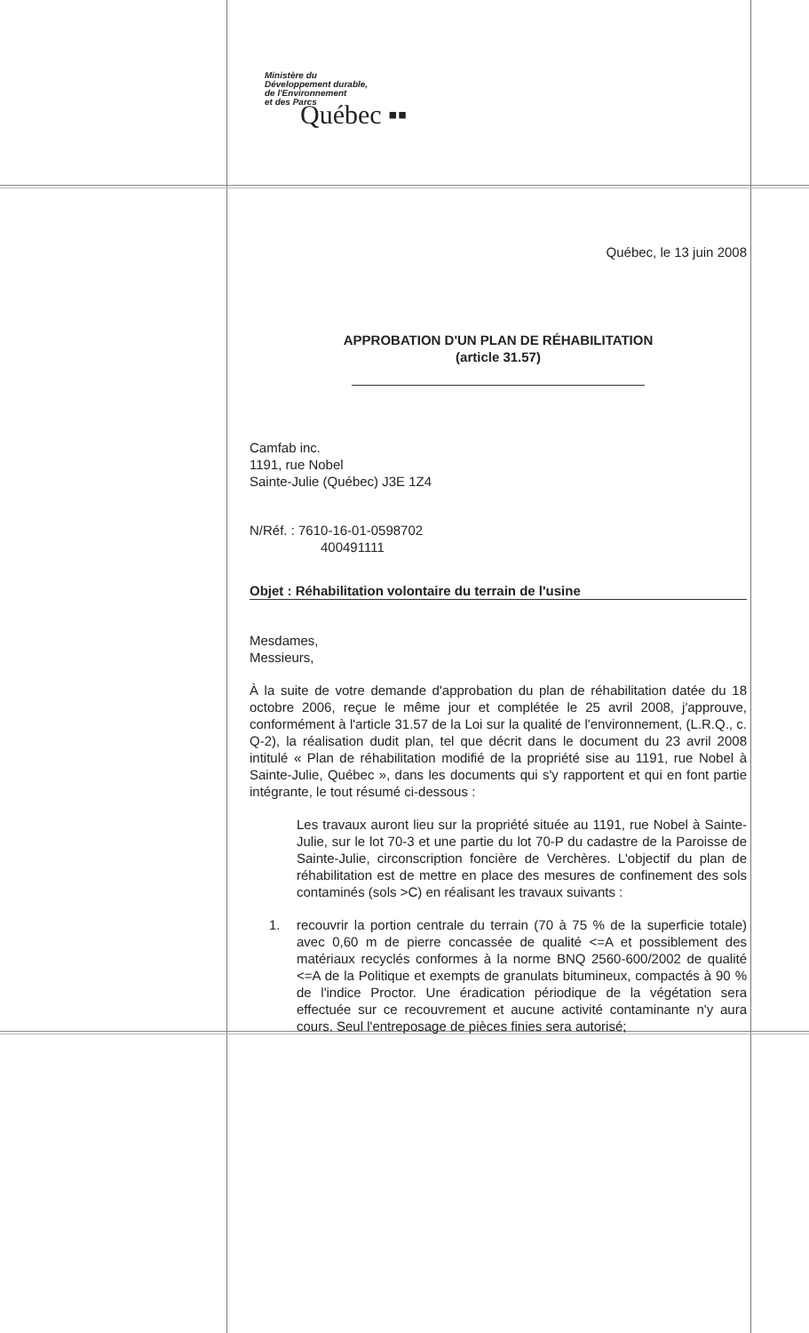Ministère du
Développement durable,
de l'Environnement
et des Parcs
Québec ▪▪
Québec, le 13 juin 2008
APPROBATION D'UN PLAN DE RÉHABILITATION
(article 31.57)
Camfab inc.
1191, rue Nobel
Sainte-Julie (Québec) J3E 1Z4
N/Réf. : 7610-16-01-0598702
400491111
Objet : Réhabilitation volontaire du terrain de l'usine
Mesdames,
Messieurs,
À la suite de votre demande d'approbation du plan de réhabilitation datée du 18 octobre 2006, reçue le même jour et complétée le 25 avril 2008, j'approuve, conformément à l'article 31.57 de la Loi sur la qualité de l'environnement, (L.R.Q., c. Q-2), la réalisation dudit plan, tel que décrit dans le document du 23 avril 2008 intitulé « Plan de réhabilitation modifié de la propriété sise au 1191, rue Nobel à Sainte-Julie, Québec », dans les documents qui s'y rapportent et qui en font partie intégrante, le tout résumé ci-dessous :
Les travaux auront lieu sur la propriété située au 1191, rue Nobel à Sainte-Julie, sur le lot 70-3 et une partie du lot 70-P du cadastre de la Paroisse de Sainte-Julie, circonscription foncière de Verchères. L'objectif du plan de réhabilitation est de mettre en place des mesures de confinement des sols contaminés (sols >C) en réalisant les travaux suivants :
1. recouvrir la portion centrale du terrain (70 à 75 % de la superficie totale) avec 0,60 m de pierre concassée de qualité <=A et possiblement des matériaux recyclés conformes à la norme BNQ 2560-600/2002 de qualité <=A de la Politique et exempts de granulats bitumineux, compactés à 90 % de l'indice Proctor. Une éradication périodique de la végétation sera effectuée sur ce recouvrement et aucune activité contaminante n'y aura cours. Seul l'entreposage de pièces finies sera autorisé;